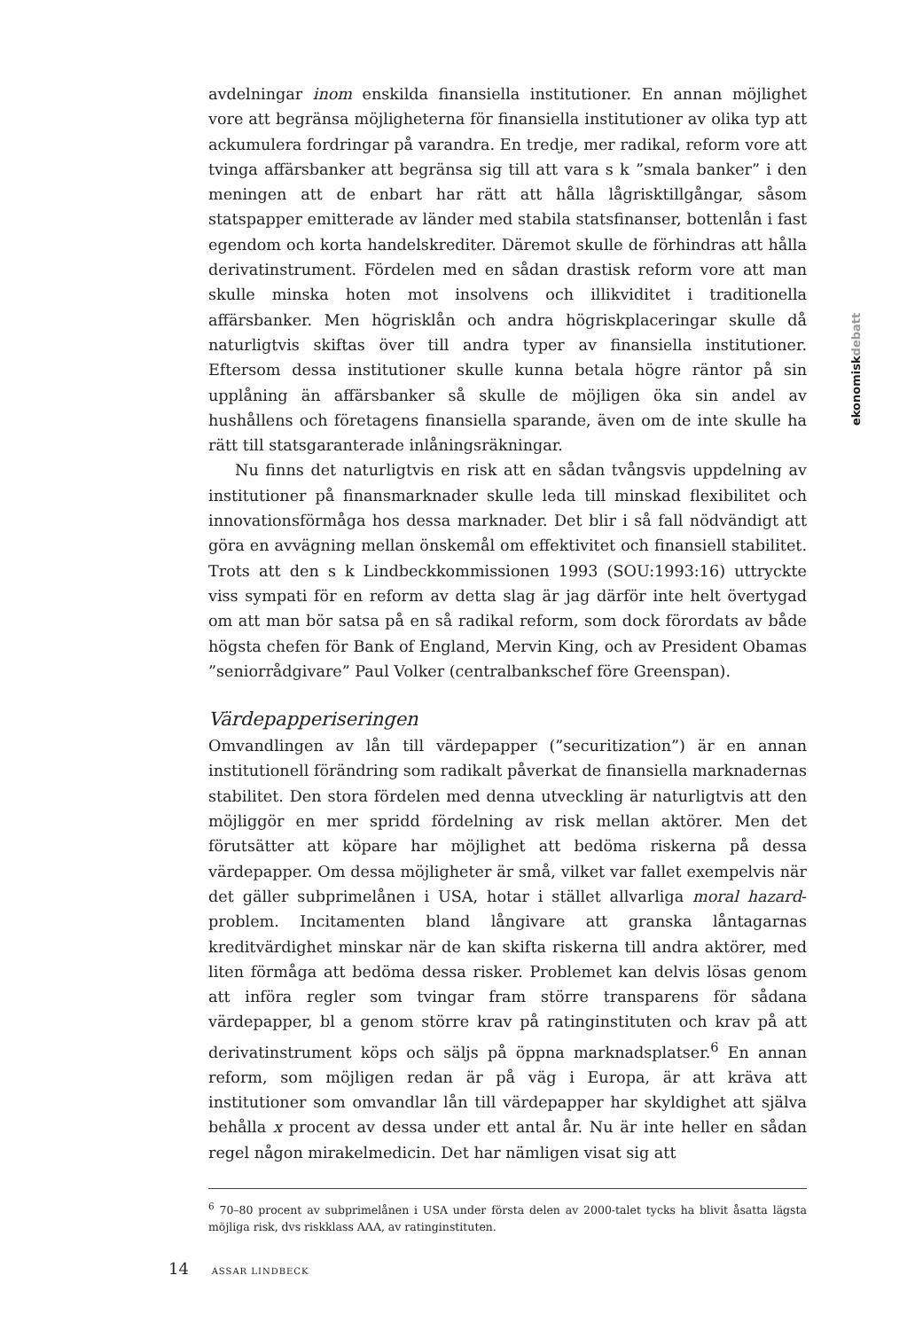avdelningar inom enskilda finansiella institutioner. En annan möjlighet vore att begränsa möjligheterna för finansiella institutioner av olika typ att ackumulera fordringar på varandra. En tredje, mer radikal, reform vore att tvinga affärsbanker att begränsa sig till att vara s k ”smala banker” i den meningen att de enbart har rätt att hålla lågrisktillgångar, såsom statspapper emitterade av länder med stabila statsfinanser, bottenlån i fast egendom och korta handelskrediter. Däremot skulle de förhindras att hålla derivatinstrument. Fördelen med en sådan drastisk reform vore att man skulle minska hoten mot insolvens och illikviditet i traditionella affärsbanker. Men högrisklån och andra högriskplaceringar skulle då naturligtvis skiftas över till andra typer av finansiella institutioner. Eftersom dessa institutioner skulle kunna betala högre räntor på sin upplåning än affärsbanker så skulle de möjligen öka sin andel av hushållens och företagens finansiella sparande, även om de inte skulle ha rätt till statsgaranterade inlåningsräkningar.
Nu finns det naturligtvis en risk att en sådan tvångsvis uppdelning av institutioner på finansmarknader skulle leda till minskad flexibilitet och innovationsförmåga hos dessa marknader. Det blir i så fall nödvändigt att göra en avvägning mellan önskemål om effektivitet och finansiell stabilitet. Trots att den s k Lindbeckkommissionen 1993 (SOU:1993:16) uttryckte viss sympati för en reform av detta slag är jag därför inte helt övertygad om att man bör satsa på en så radikal reform, som dock förordats av både högsta chefen för Bank of England, Mervin King, och av President Obamas ”seniorrådgivare” Paul Volker (centralbankschef före Greenspan).
Värdepapperiseringen
Omvandlingen av lån till värdepapper (”securitization”) är en annan institutionell förändring som radikalt påverkat de finansiella marknadernas stabilitet. Den stora fördelen med denna utveckling är naturligtvis att den möjliggör en mer spridd fördelning av risk mellan aktörer. Men det förutsätter att köpare har möjlighet att bedöma riskerna på dessa värdepapper. Om dessa möjligheter är små, vilket var fallet exempelvis när det gäller subprimelånen i USA, hotar i stället allvarliga moral hazard-problem. Incitamenten bland långivare att granska låntagarnas kreditvärdighet minskar när de kan skifta riskerna till andra aktörer, med liten förmåga att bedöma dessa risker. Problemet kan delvis lösas genom att införa regler som tvingar fram större transparens för sådana värdepapper, bl a genom större krav på ratinginstituten och krav på att derivatinstrument köps och säljs på öppna marknadsplatser.<sup>6</sup> En annan reform, som möjligen redan är på väg i Europa, är att kräva att institutioner som omvandlar lån till värdepapper har skyldighet att själva behålla x procent av dessa under ett antal år. Nu är inte heller en sådan regel någon mirakelmedicin. Det har nämligen visat sig att
ekonomiskdebatt
<sup>6</sup> 70–80 procent av subprimelånen i USA under första delen av 2000-talet tycks ha blivit åsatta lägsta möjliga risk, dvs riskklass AAA, av ratinginstituten.
14 ASSAR LINDBECK